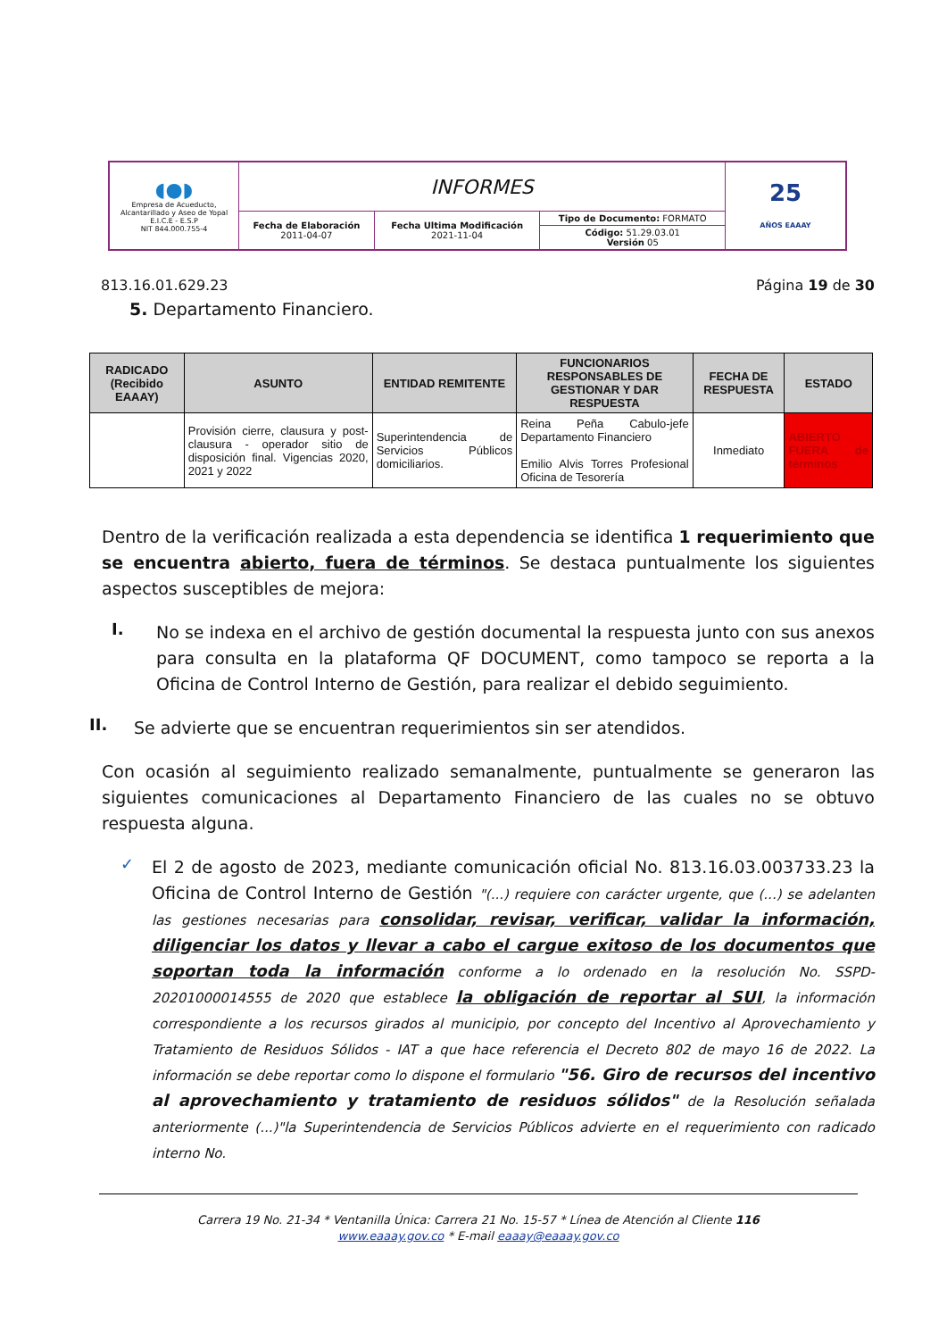| ◖●◗ Empresa de Acueducto, Alcantarillado y Aseo de Yopal E.I.C.E - E.S.P NIT 844.000.755-4 | INFORMES | | | 25 AÑOS EAAAY |
| | Fecha de Elaboración 2011-04-07 | Fecha Ultima Modificación 2021-11-04 | Tipo de Documento: FORMATO | |
| | | | Código: 51.29.03.01 Versión 05 | |
813.16.01.629.23 Página 19 de 30
5. Departamento Financiero.
| RADICADO (Recibido EAAAY) | ASUNTO | ENTIDAD REMITENTE | FUNCIONARIOS RESPONSABLES DE GESTIONAR Y DAR RESPUESTA | FECHA DE RESPUESTA | ESTADO |
| --- | --- | --- | --- | --- | --- |
| | Provisión cierre, clausura y post-clausura - operador sitio de disposición final. Vigencias 2020, 2021 y 2022 | Superintendencia de Servicios Públicos domiciliarios. | Reina Peña Cabulo-jefe Departamento Financiero Emilio Alvis Torres Profesional Oficina de Tesorería | Inmediato | ABIERTO FUERA de términos |
Dentro de la verificación realizada a esta dependencia se identifica 1 requerimiento que se encuentra abierto, fuera de términos. Se destaca puntualmente los siguientes aspectos susceptibles de mejora:
I.
No se indexa en el archivo de gestión documental la respuesta junto con sus anexos para consulta en la plataforma QF DOCUMENT, como tampoco se reporta a la Oficina de Control Interno de Gestión, para realizar el debido seguimiento.
II.
Se advierte que se encuentran requerimientos sin ser atendidos.
Con ocasión al seguimiento realizado semanalmente, puntualmente se generaron las siguientes comunicaciones al Departamento Financiero de las cuales no se obtuvo respuesta alguna.
✓
El 2 de agosto de 2023, mediante comunicación oficial No. 813.16.03.003733.23 la Oficina de Control Interno de Gestión "(...) requiere con carácter urgente, que (...) se adelanten las gestiones necesarias para consolidar, revisar, verificar, validar la información, diligenciar los datos y llevar a cabo el cargue exitoso de los documentos que soportan toda la información conforme a lo ordenado en la resolución No. SSPD-20201000014555 de 2020 que establece la obligación de reportar al SUI, la información correspondiente a los recursos girados al municipio, por concepto del Incentivo al Aprovechamiento y Tratamiento de Residuos Sólidos - IAT a que hace referencia el Decreto 802 de mayo 16 de 2022. La información se debe reportar como lo dispone el formulario "56. Giro de recursos del incentivo al aprovechamiento y tratamiento de residuos sólidos" de la Resolución señalada anteriormente (...)"la Superintendencia de Servicios Públicos advierte en el requerimiento con radicado interno No.
Carrera 19 No. 21-34 * Ventanilla Única: Carrera 21 No. 15-57 * Línea de Atención al Cliente 116
www.eaaay.gov.co * E-mail eaaay@eaaay.gov.co